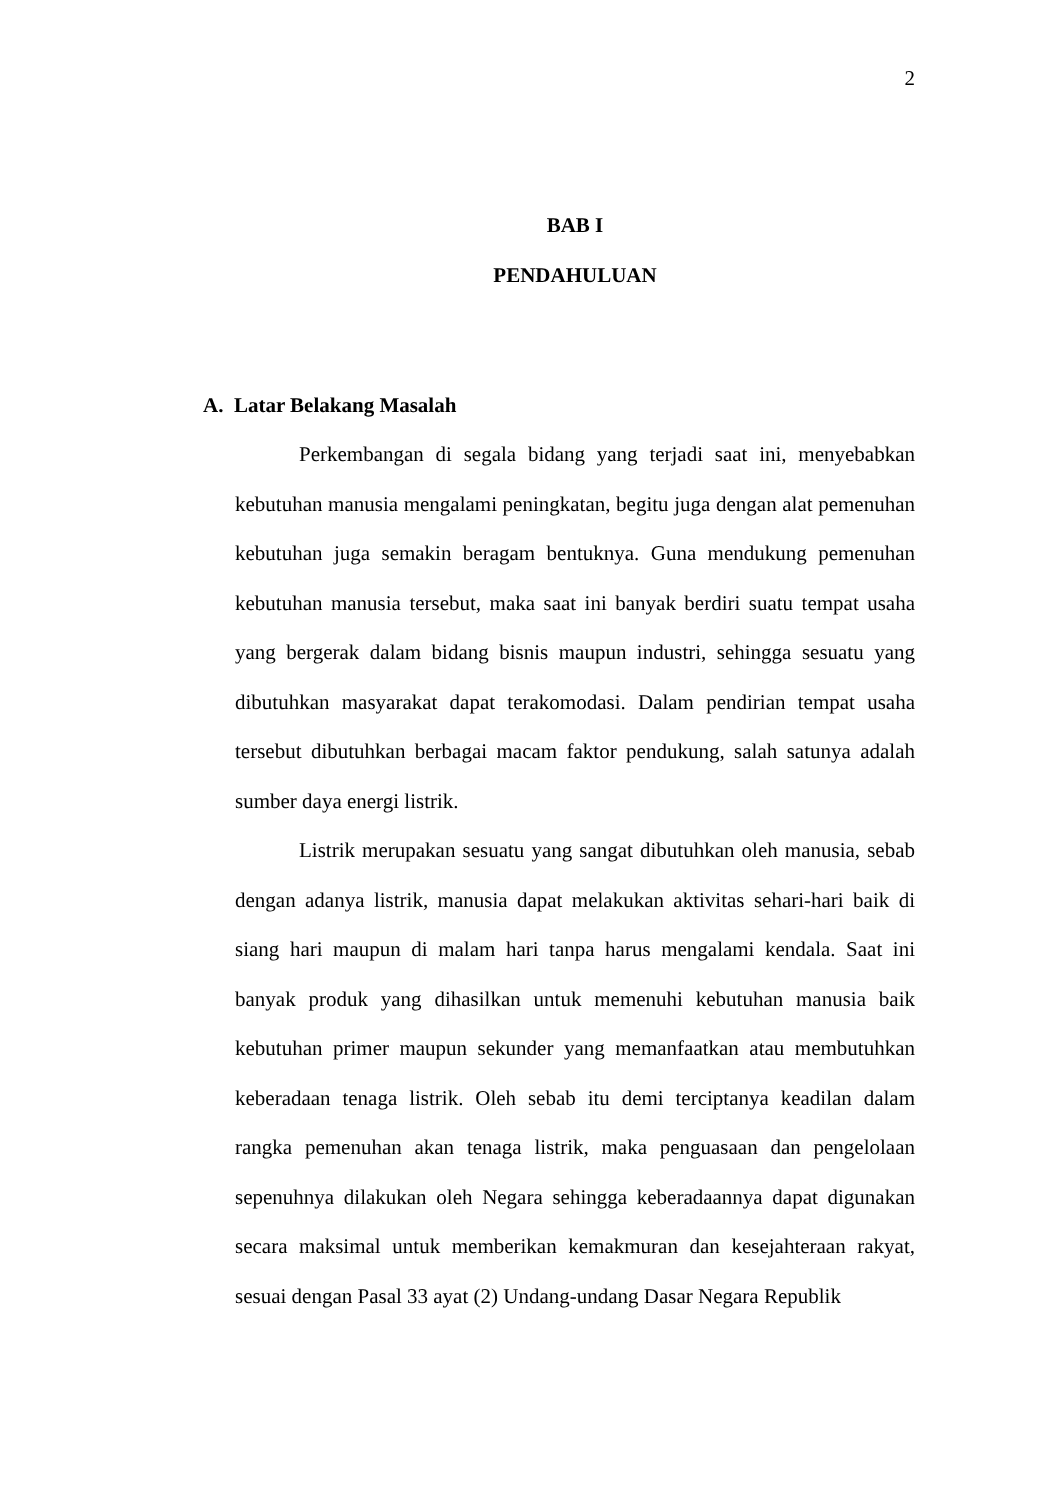2
BAB I
PENDAHULUAN
A. Latar Belakang Masalah
Perkembangan di segala bidang yang terjadi saat ini, menyebabkan kebutuhan manusia mengalami peningkatan, begitu juga dengan alat pemenuhan kebutuhan juga semakin beragam bentuknya. Guna mendukung pemenuhan kebutuhan manusia tersebut, maka saat ini banyak berdiri suatu tempat usaha yang bergerak dalam bidang bisnis maupun industri, sehingga sesuatu yang dibutuhkan masyarakat dapat terakomodasi. Dalam pendirian tempat usaha tersebut dibutuhkan berbagai macam faktor pendukung, salah satunya adalah sumber daya energi listrik.
Listrik merupakan sesuatu yang sangat dibutuhkan oleh manusia, sebab dengan adanya listrik, manusia dapat melakukan aktivitas sehari-hari baik di siang hari maupun di malam hari tanpa harus mengalami kendala. Saat ini banyak produk yang dihasilkan untuk memenuhi kebutuhan manusia baik kebutuhan primer maupun sekunder yang memanfaatkan atau membutuhkan keberadaan tenaga listrik. Oleh sebab itu demi terciptanya keadilan dalam rangka pemenuhan akan tenaga listrik, maka penguasaan dan pengelolaan sepenuhnya dilakukan oleh Negara sehingga keberadaannya dapat digunakan secara maksimal untuk memberikan kemakmuran dan kesejahteraan rakyat, sesuai dengan Pasal 33 ayat (2) Undang-undang Dasar Negara Republik